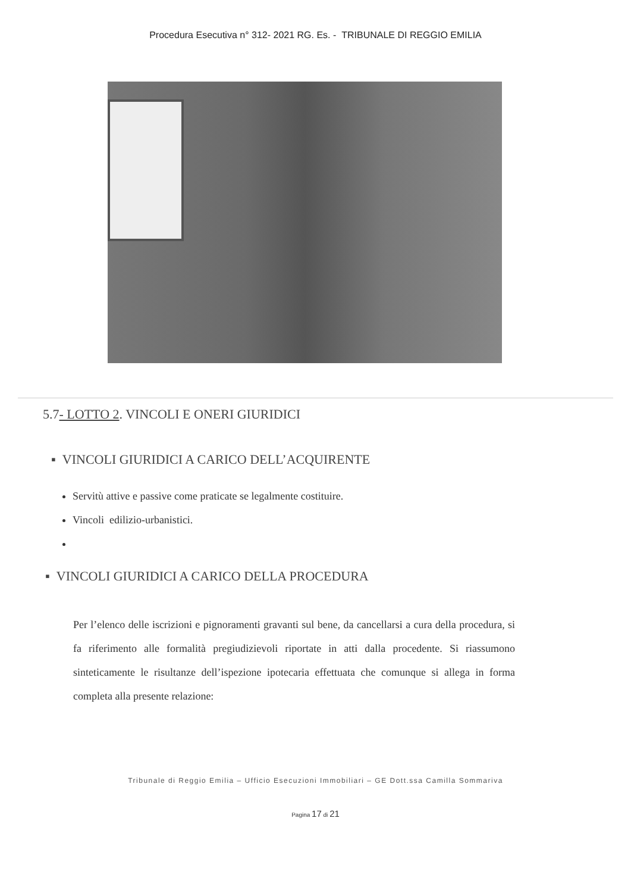Procedura Esecutiva n° 312- 2021 RG. Es. - TRIBUNALE DI REGGIO EMILIA
5.7- LOTTO 2. VINCOLI E ONERI GIURIDICI
▪ VINCOLI GIURIDICI A CARICO DELL’ACQUIRENTE
Servitù attive e passive come praticate se legalmente costituire.
Vincoli edilizio-urbanistici.
▪ VINCOLI GIURIDICI A CARICO DELLA PROCEDURA
Per l’elenco delle iscrizioni e pignoramenti gravanti sul bene, da cancellarsi a cura della procedura, si fa riferimento alle formalità pregiudizievoli riportate in atti dalla procedente. Si riassumono sinteticamente le risultanze dell’ispezione ipotecaria effettuata che comunque si allega in forma completa alla presente relazione:
Tribunale di Reggio Emilia – Ufficio Esecuzioni Immobiliari – GE Dott.ssa Camilla Sommariva
Pagina 17 di 21